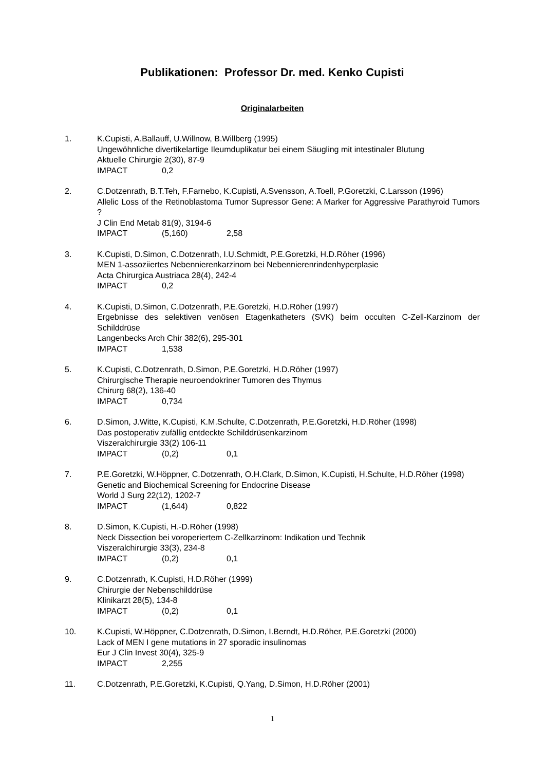Publikationen: Professor Dr. med. Kenko Cupisti
Originalarbeiten
1. K.Cupisti, A.Ballauff, U.Willnow, B.Willberg (1995)
Ungewöhnliche divertikelartige Ileumduplikatur bei einem Säugling mit intestinaler Blutung
Aktuelle Chirurgie 2(30), 87-9
IMPACT 0,2
2. C.Dotzenrath, B.T.Teh, F.Farnebo, K.Cupisti, A.Svensson, A.Toell, P.Goretzki, C.Larsson (1996)
Allelic Loss of the Retinoblastoma Tumor Supressor Gene: A Marker for Aggressive Parathyroid Tumors ?
J Clin End Metab 81(9), 3194-6
IMPACT (5,160) 2,58
3. K.Cupisti, D.Simon, C.Dotzenrath, I.U.Schmidt, P.E.Goretzki, H.D.Röher (1996)
MEN 1-assoziiertes Nebennierenkarzinom bei Nebennierenrindenhyperplasie
Acta Chirurgica Austriaca 28(4), 242-4
IMPACT 0,2
4. K.Cupisti, D.Simon, C.Dotzenrath, P.E.Goretzki, H.D.Röher (1997)
Ergebnisse des selektiven venösen Etagenkatheters (SVK) beim occulten C-Zell-Karzinom der Schilddrüse
Langenbecks Arch Chir 382(6), 295-301
IMPACT 1,538
5. K.Cupisti, C.Dotzenrath, D.Simon, P.E.Goretzki, H.D.Röher (1997)
Chirurgische Therapie neuroendokriner Tumoren des Thymus
Chirurg 68(2), 136-40
IMPACT 0,734
6. D.Simon, J.Witte, K.Cupisti, K.M.Schulte, C.Dotzenrath, P.E.Goretzki, H.D.Röher (1998)
Das postoperativ zufällig entdeckte Schilddrüsenkarzinom
Viszeralchirurgie 33(2) 106-11
IMPACT (0,2) 0,1
7. P.E.Goretzki, W.Höppner, C.Dotzenrath, O.H.Clark, D.Simon, K.Cupisti, H.Schulte, H.D.Röher (1998)
Genetic and Biochemical Screening for Endocrine Disease
World J Surg 22(12), 1202-7
IMPACT (1,644) 0,822
8. D.Simon, K.Cupisti, H.-D.Röher (1998)
Neck Dissection bei voroperiertem C-Zellkarzinom: Indikation und Technik
Viszeralchirurgie 33(3), 234-8
IMPACT (0,2) 0,1
9. C.Dotzenrath, K.Cupisti, H.D.Röher (1999)
Chirurgie der Nebenschilddrüse
Klinikarzt 28(5), 134-8
IMPACT (0,2) 0,1
10. K.Cupisti, W.Höppner, C.Dotzenrath, D.Simon, I.Berndt, H.D.Röher, P.E.Goretzki (2000)
Lack of MEN I gene mutations in 27 sporadic insulinomas
Eur J Clin Invest 30(4), 325-9
IMPACT 2,255
11. C.Dotzenrath, P.E.Goretzki, K.Cupisti, Q.Yang, D.Simon, H.D.Röher (2001)
1